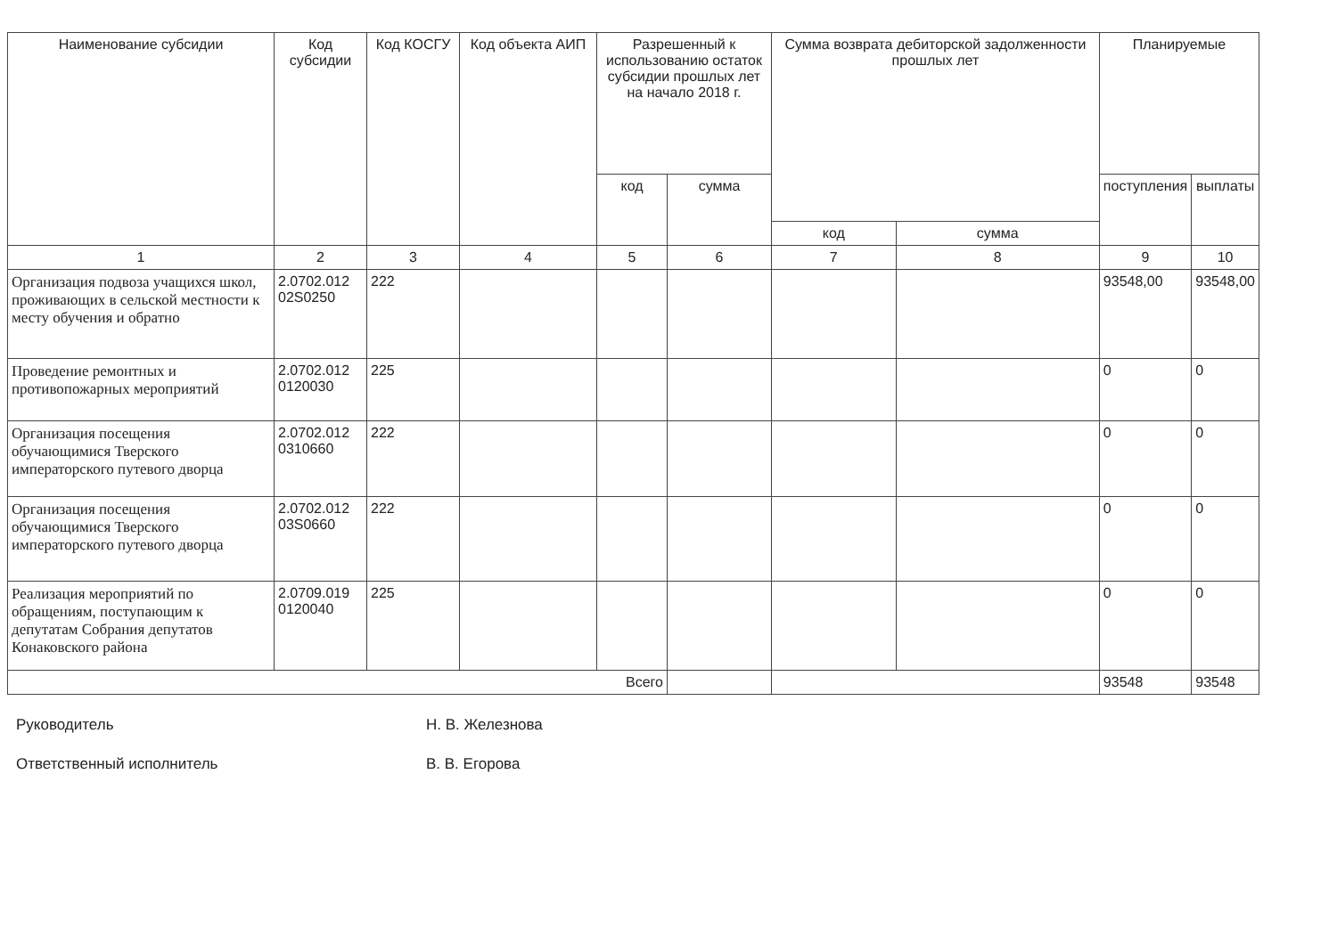| Наименование субсидии | Код субсидии | Код КОСГУ | Код объекта АИП | Разрешенный к использованию остаток субсидии прошлых лет на начало 2018 г. | | Сумма возврата дебиторской задолженности прошлых лет | | Планируемые | |
| --- | --- | --- | --- | --- | --- | --- | --- | --- | --- |
| | | | | код | сумма | | | поступления | выплаты |
| | | | | | | код | сумма | | |
| 1 | 2 | 3 | 4 | 5 | 6 | 7 | 8 | 9 | 10 |
| Организация подвоза учащихся школ, проживающих в сельской местности к месту обучения и обратно | 2.0702.012 02S0250 | 222 | | | | | | 93548,00 | 93548,00 |
| Проведение ремонтных и противопожарных мероприятий | 2.0702.012 0120030 | 225 | | | | | | 0 | 0 |
| Организация посещения обучающимися Тверского императорского путевого дворца | 2.0702.012 0310660 | 222 | | | | | | 0 | 0 |
| Организация посещения обучающимися Тверского императорского путевого дворца | 2.0702.012 03S0660 | 222 | | | | | | 0 | 0 |
| Реализация мероприятий по обращениям, поступающим к депутатам Собрания депутатов Конаковского района | 2.0709.019 0120040 | 225 | | | | | | 0 | 0 |
| Всего | | | | | | | | 93548 | 93548 |
Руководитель Н. В. Железнова
Ответственный исполнитель В. В. Егорова